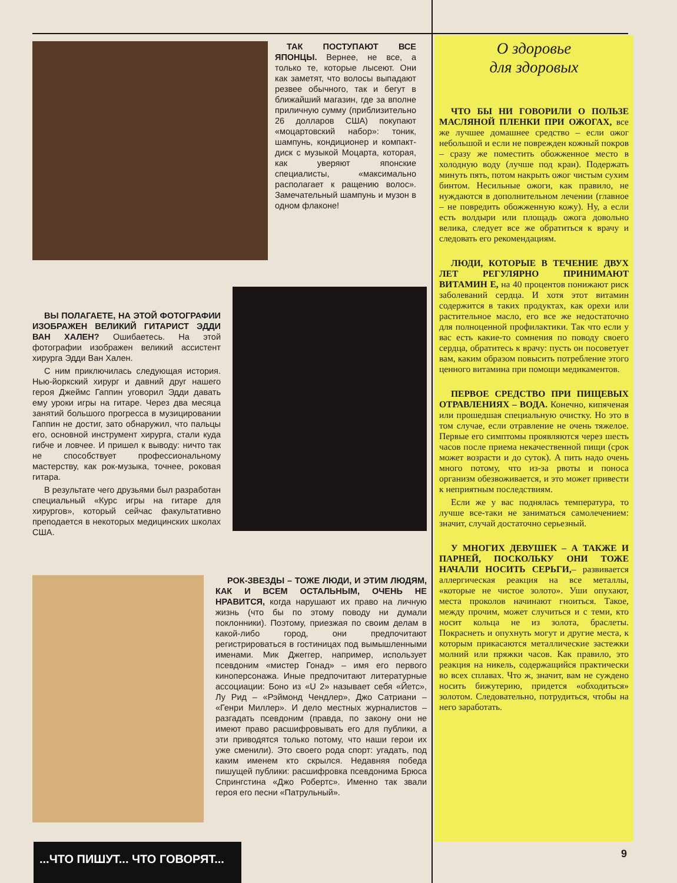ТАК ПОСТУПАЮТ ВСЕ ЯПОНЦЫ. Вернее, не все, а только те, которые лысеют. Они как заметят, что волосы выпадают резвее обычного, так и бегут в ближайший магазин, где за вполне приличную сумму (приблизительно 26 долларов США) покупают «моцартовский набор»: тоник, шампунь, кондиционер и компакт-диск с музыкой Моцарта, которая, как уверяют японские специалисты, «максимально располагает к ращению волос». Замечательный шампунь и музон в одном флаконе!
ВЫ ПОЛАГАЕТЕ, НА ЭТОЙ ФОТОГРАФИИ ИЗОБРАЖЕН ВЕЛИКИЙ ГИТАРИСТ ЭДДИ ВАН ХАЛЕН? Ошибаетесь. На этой фотографии изображен великий ассистент хирурга Эдди Ван Хален.
С ним приключилась следующая история. Нью-йоркский хирург и давний друг нашего героя Джеймс Гаппин уговорил Эдди давать ему уроки игры на гитаре. Через два месяца занятий большого прогресса в музицировании Гаппин не достиг, зато обнаружил, что пальцы его, основной инструмент хирурга, стали куда гибче и ловчее. И пришел к выводу: ничто так не способствует профессиональному мастерству, как рок-музыка, точнее, роковая гитара.
В результате чего друзьями был разработан специальный «Курс игры на гитаре для хирургов», который сейчас факультативно преподается в некоторых медицинских школах США.
РОК-ЗВЕЗДЫ – ТОЖЕ ЛЮДИ, И ЭТИМ ЛЮДЯМ, КАК И ВСЕМ ОСТАЛЬНЫМ, ОЧЕНЬ НЕ НРАВИТСЯ, когда нарушают их право на личную жизнь (что бы по этому поводу ни думали поклонники). Поэтому, приезжая по своим делам в какой-либо город, они предпочитают регистрироваться в гостиницах под вымышленными именами. Мик Джеггер, например, использует псевдоним «мистер Гонад» – имя его первого киноперсонажа. Иные предпочитают литературные ассоциации: Боно из «U 2» называет себя «Йетс», Лу Рид – «Рэймонд Чендлер», Джо Сатриани – «Генри Миллер». И дело местных журналистов – разгадать псевдоним (правда, по закону они не имеют право расшифровывать его для публики, а эти приводятся только потому, что наши герои их уже сменили). Это своего рода спорт: угадать, под каким именем кто скрылся. Недавняя победа пишущей публики: расшифровка псевдонима Брюса Спрингстина «Джо Робертс». Именно так звали героя его песни «Патрульный».
О здоровье
для здоровых
ЧТО БЫ НИ ГОВОРИЛИ О ПОЛЬЗЕ МАСЛЯНОЙ ПЛЕНКИ ПРИ ОЖОГАХ, все же лучшее домашнее средство – если ожог небольшой и если не поврежден кожный покров – сразу же поместить обожженное место в холодную воду (лучше под кран). Подержать минуть пять, потом накрыть ожог чистым сухим бинтом. Несильные ожоги, как правило, не нуждаются в дополнительном лечении (главное – не повредить обожженную кожу). Ну, а если есть волдыри или площадь ожога довольно велика, следует все же обратиться к врачу и следовать его рекомендациям.
ЛЮДИ, КОТОРЫЕ В ТЕЧЕНИЕ ДВУХ ЛЕТ РЕГУЛЯРНО ПРИНИМАЮТ ВИТАМИН Е, на 40 процентов понижают риск заболеваний сердца. И хотя этот витамин содержится в таких продуктах, как орехи или растительное масло, его все же недостаточно для полноценной профилактики. Так что если у вас есть какие-то сомнения по поводу своего сердца, обратитесь к врачу: пусть он посоветует вам, каким образом повысить потребление этого ценного витамина при помощи медикаментов.
ПЕРВОЕ СРЕДСТВО ПРИ ПИЩЕВЫХ ОТРАВЛЕНИЯХ – ВОДА. Конечно, кипяченая или прошедшая специальную очистку. Но это в том случае, если отравление не очень тяжелое. Первые его симптомы проявляются через шесть часов после приема некачественной пищи (срок может возрасти и до суток). А пить надо очень много потому, что из-за рвоты и поноса организм обезвоживается, и это может привести к неприятным последствиям.
Если же у вас поднялась температура, то лучше все-таки не заниматься самолечением: значит, случай достаточно серьезный.
У МНОГИХ ДЕВУШЕК – А ТАКЖЕ И ПАРНЕЙ, ПОСКОЛЬКУ ОНИ ТОЖЕ НАЧАЛИ НОСИТЬ СЕРЬГИ,– развивается аллергическая реакция на все металлы, «которые не чистое золото». Уши опухают, места проколов начинают гноиться. Такое, между прочим, может случиться и с теми, кто носит кольца не из золота, браслеты. Покраснеть и опухнуть могут и другие места, к которым прикасаются металлические застежки молний или пряжки часов. Как правило, это реакция на никель, содержащийся практически во всех сплавах. Что ж, значит, вам не суждено носить бижутерию, придется «обходиться» золотом. Следовательно, потрудиться, чтобы на него заработать.
...ЧТО ПИШУТ... ЧТО ГОВОРЯТ...
9